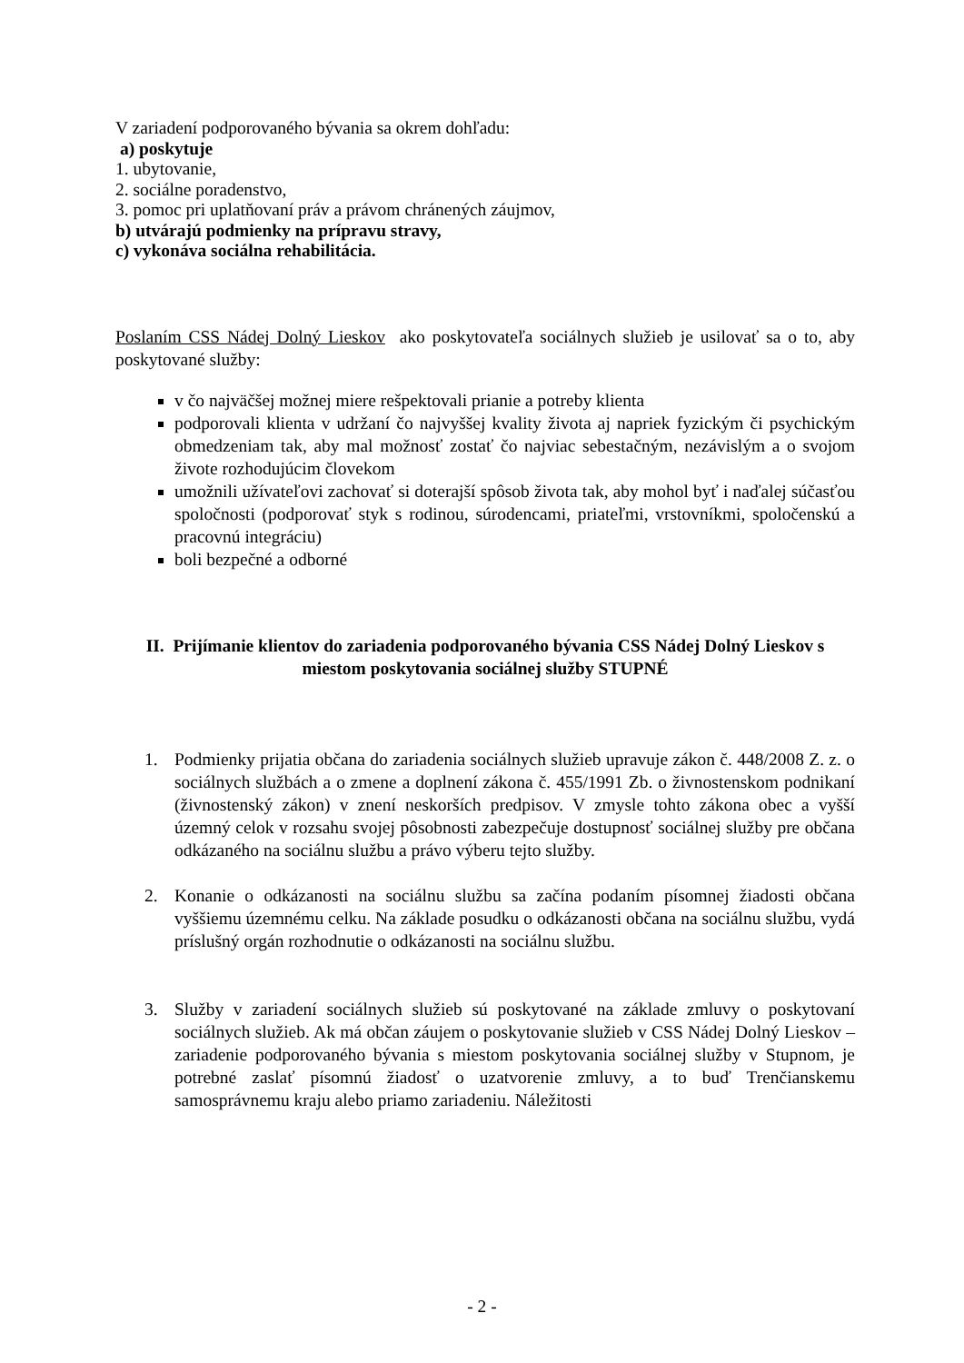V zariadení podporovaného bývania sa okrem dohľadu:
a) poskytuje
1. ubytovanie,
2. sociálne poradenstvo,
3. pomoc pri uplatňovaní práv a právom chránených záujmov,
b) utvárajú podmienky na prípravu stravy,
c) vykonáva sociálna rehabilitácia.
Poslaním CSS Nádej Dolný Lieskov ako poskytovateľa sociálnych služieb je usilovať sa o to, aby poskytované služby:
v čo najväčšej možnej miere rešpektovali prianie a potreby klienta
podporovali klienta v udržaní čo najvyššej kvality života aj napriek fyzickým či psychickým obmedzeniam tak, aby mal možnosť zostať čo najviac sebestačným, nezávislým a o svojom živote rozhodujúcim človekom
umožnili užívateľovi zachovať si doterajší spôsob života tak, aby mohol byť i naďalej súčasťou spoločnosti (podporovať styk s rodinou, súrodencami, priateľmi, vrstovníkmi, spoločenskú a pracovnú integráciu)
boli bezpečné a odborné
II. Prijímanie klientov do zariadenia podporovaného bývania CSS Nádej Dolný Lieskov s miestom poskytovania sociálnej služby STUPNÉ
1. Podmienky prijatia občana do zariadenia sociálnych služieb upravuje zákon č. 448/2008 Z. z. o sociálnych službách a o zmene a doplnení zákona č. 455/1991 Zb. o živnostenskom podnikaní (živnostenský zákon) v znení neskorších predpisov. V zmysle tohto zákona obec a vyšší územný celok v rozsahu svojej pôsobnosti zabezpečuje dostupnosť sociálnej služby pre občana odkázaného na sociálnu službu a právo výberu tejto služby.
2. Konanie o odkázanosti na sociálnu službu sa začína podaním písomnej žiadosti občana vyššiemu územnému celku. Na základe posudku o odkázanosti občana na sociálnu službu, vydá príslušný orgán rozhodnutie o odkázanosti na sociálnu službu.
3. Služby v zariadení sociálnych služieb sú poskytované na základe zmluvy o poskytovaní sociálnych služieb. Ak má občan záujem o poskytovanie služieb v CSS Nádej Dolný Lieskov – zariadenie podporovaného bývania s miestom poskytovania sociálnej služby v Stupnom, je potrebné zaslať písomnú žiadosť o uzatvorenie zmluvy, a to buď Trenčianskemu samosprávnemu kraju alebo priamo zariadeniu. Náležitosti
- 2 -